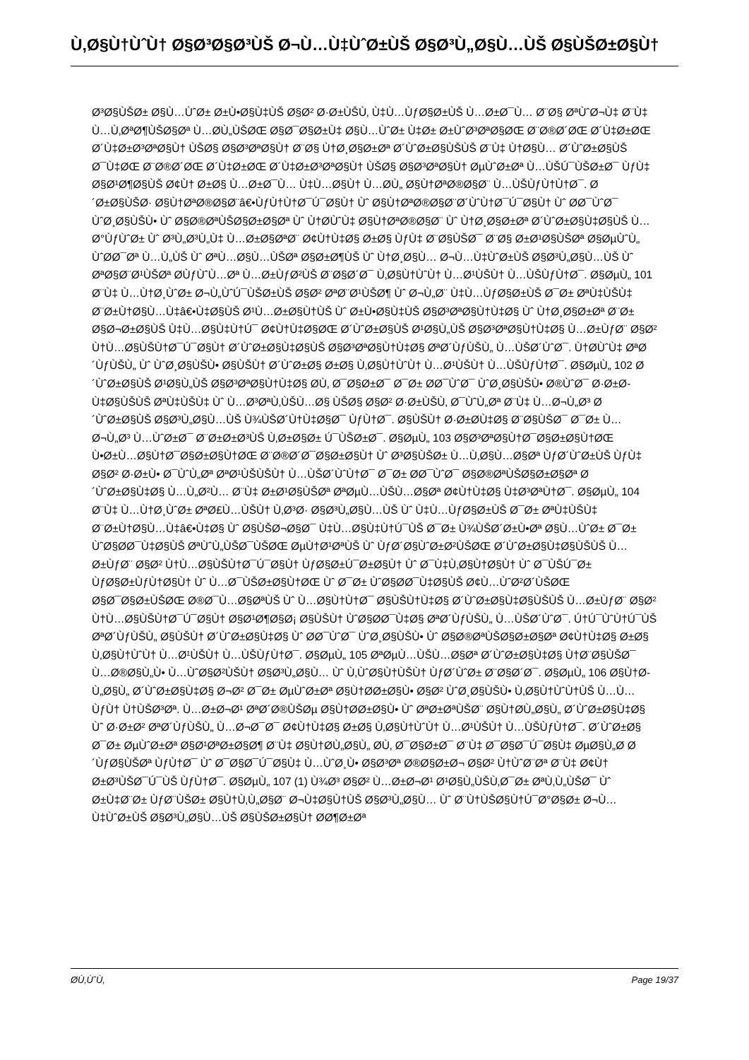Ù‚Ø§Ù†ÙˆÙ† Ø§Ø³Ø§Ø³ÙŠ Ø¬Ù…Ù‡ÙˆØ±ÙŠ Ø§Ø³Ù„Ø§Ù…ÙŠ Ø§ÙŠØ±Ø§Ù†
Ø³Ø§ÙŠØ± Ø§Ù…ÙˆØ± Ø±Ù•Ø§Ù‡ÙŠ Ø§Ø² Ø·Ø±ÙŠÙ‚ Ù‡Ù…ÙƒØ§Ø±ÙŠ Ù…Ø±Ø¯Ù… Ø¨Ø§ ØªÙˆØ¬Ù‡ Ø¨Ù‡ Ù…Ù‚ØªØ¶ÙŠØ§Øª Ù…Ø­Ù„ÙŠØŒ Ø§Ø¯Ø§Ø±Ù‡ Ø§Ù…ÙˆØ± Ù‡Ø± Ø±ÙˆØ³ØªØ§ØŒ Ø¨Ø®Ø´ØŒ Ø´Ù‡Ø±ØŒ Ø´Ù‡Ø±Ø³ØªØ§Ù† ÙŠØ§ Ø§Ø³ØªØ§Ù† Ø¨Ø§ Ù†Ø¸Ø§Ø±Øª Ø´ÙˆØ±Ø§ÙŠÙŠ Ø¨Ù‡ Ù†Ø§Ù… Ø´ÙˆØ±Ø§ÙŠ Ø¯Ù‡ØŒ Ø¨Ø®Ø´ØŒ Ø´Ù‡Ø±ØŒ Ø´Ù‡Ø±Ø³ØªØ§Ù† ÙŠØ§ Ø§Ø³ØªØ§Ù† ØµÙˆØ±Øª Ù…ÙŠÚ¯ÙŠØ±Ø¯ ÙƒÙ‡ Ø§Ø¹Ø¶Ø§ÙŠ Ø¢Ù† Ø±Ø§ Ù…Ø±Ø¯Ù… Ù‡Ù…Ø§Ù† Ù…Ø­Ù„ Ø§Ù†ØªØ®Ø§Ø¨ Ù…ÙŠÙƒÙ†Ù†Ø¯. Ø´Ø±Ø§ÙŠØ· Ø§Ù†ØªØ®Ø§Ø¨â€•ÙƒÙ†Ù†Ø¯Ú¯Ø§Ù† Ùˆ Ø§Ù†ØªØ®Ø§Ø¨Ø´ÙˆÙ†Ø¯Ú¯Ø§Ù† Ùˆ Ø­Ø¯ÙˆØ¯ ÙˆØ¸Ø§ÙŠÙ• Ùˆ Ø§Ø®ØªÙŠØ§Ø±Ø§Øª Ùˆ Ù†Ø­ÙˆÙ‡ Ø§Ù†ØªØ®Ø§Ø¨ Ùˆ Ù†Ø¸Ø§Ø±Øª Ø´ÙˆØ±Ø§Ù‡Ø§ÙŠ Ù…Ø°ÙƒÙˆØ± Ùˆ Ø³Ù„Ø³Ù„Ù‡ Ù…Ø±Ø§ØªØ¨ Ø¢Ù†Ù‡Ø§ Ø±Ø§ ÙƒÙ‡ Ø¨Ø§ÙŠØ¯ Ø¨Ø§ Ø±Ø¹Ø§ÙŠØª Ø§ØµÙˆÙ„ ÙˆØ­Ø¯Øª Ù…Ù„ÙŠ Ùˆ ØªÙ…Ø§Ù…ÙŠØª Ø§Ø±Ø¶ÙŠ Ùˆ Ù†Ø¸Ø§Ù… Ø¬Ù…Ù‡ÙˆØ±ÙŠ Ø§Ø³Ù„Ø§Ù…ÙŠ Ùˆ ØªØ§Ø¨Ø¹ÙŠØª Ø­ÙƒÙˆÙ…Øª Ù…Ø±ÙƒØ²ÙŠ Ø¨Ø§Ø´Ø¯ Ù‚Ø§Ù†ÙˆÙ† Ù…Ø¹ÙŠÙ† Ù…ÙŠÙƒÙ†Ø¯. Ø§ØµÙ„ 101 Ø¨Ù‡ Ù…Ù†Ø¸ÙˆØ± Ø¬Ù„ÙˆÚ¯ÙŠØ±ÙŠ Ø§Ø² ØªØ¨Ø¹ÙŠØ¶ Ùˆ Ø¬Ù„Ø¨ Ù‡Ù…ÙƒØ§Ø±ÙŠ Ø¯Ø± ØªÙ‡ÙŠÙ‡ Ø¨Ø±Ù†Ø§Ù…Ù‡â€•Ù‡Ø§ÙŠ Ø¹Ù…Ø±Ø§Ù†ÙŠ Ùˆ Ø±Ù•Ø§Ù‡ÙŠ Ø§Ø³ØªØ§Ù†Ù‡Ø§ Ùˆ Ù†Ø¸Ø§Ø±Øª Ø¨Ø± Ø§Ø¬Ø±Ø§ÙŠ Ù‡Ù…Ø§Ù‡Ù†Ú¯ Ø¢Ù†Ù‡Ø§ØŒ Ø´ÙˆØ±Ø§ÙŠ Ø¹Ø§Ù„ÙŠ Ø§Ø³ØªØ§Ù†Ù‡Ø§ Ù…Ø±ÙƒØ¨ Ø§Ø² Ù†Ù…Ø§ÙŠÙ†Ø¯Ú¯Ø§Ù† Ø´ÙˆØ±Ø§Ù‡Ø§ÙŠ Ø§Ø³ØªØ§Ù†Ù‡Ø§ ØªØ´ÙƒÙŠÙ„ Ù…ÙŠØ´ÙˆØ¯. Ù†Ø­ÙˆÙ‡ ØªØ´ÙƒÙŠÙ„ Ùˆ ÙˆØ¸Ø§ÙŠÙ• Ø§ÙŠÙ† Ø´ÙˆØ±Ø§ Ø±Ø§ Ù‚Ø§Ù†ÙˆÙ† Ù…Ø¹ÙŠÙ† Ù…ÙŠÙƒÙ†Ø¯. Ø§ØµÙ„ 102 Ø´ÙˆØ±Ø§ÙŠ Ø¹Ø§Ù„ÙŠ Ø§Ø³ØªØ§Ù†Ù‡Ø§ Ø­Ù‚ Ø¯Ø§Ø±Ø¯ Ø¯Ø± Ø­Ø¯ÙˆØ¯ ÙˆØ¸Ø§ÙŠÙ• Ø®ÙˆØ¯ Ø·Ø±Ø­Ù‡Ø§ÙŠÙŠ ØªÙ‡ÙŠÙ‡ Ùˆ Ù…Ø³ØªÙ‚ÙŠÙ…Ø§ ÙŠØ§ Ø§Ø² Ø·Ø±ÙŠÙ‚ Ø¯ÙˆÙ„Øª Ø¨Ù‡ Ù…Ø¬Ù„Ø³ Ø´ÙˆØ±Ø§ÙŠ Ø§Ø³Ù„Ø§Ù…ÙŠ Ù¾ÙŠØ´Ù†Ù‡Ø§Ø¯ ÙƒÙ†Ø¯. Ø§ÙŠÙ† Ø·Ø±Ø­Ù‡Ø§ Ø¨Ø§ÙŠØ¯ Ø¯Ø± Ù…Ø¬Ù„Ø³ Ù…ÙˆØ±Ø¯ Ø¨Ø±Ø±Ø³ÙŠ Ù‚Ø±Ø§Ø± Ú¯ÙŠØ±Ø¯. Ø§ØµÙ„ 103 Ø§Ø³ØªØ§Ù†Ø¯Ø§Ø±Ø§Ù†ØŒ Ù•Ø±Ù…Ø§Ù†Ø¯Ø§Ø±Ø§Ù†ØŒ Ø¨Ø®Ø´Ø¯Ø§Ø±Ø§Ù† Ùˆ Ø³Ø§ÙŠØ± Ù…Ù‚Ø§Ù…Ø§Øª ÙƒØ´ÙˆØ±ÙŠ ÙƒÙ‡ Ø§Ø² Ø·Ø±Ù• Ø¯ÙˆÙ„Øª ØªØ¹ÙŠÙŠÙ† Ù…ÙŠØ´ÙˆÙ†Ø¯ Ø¯Ø± Ø­Ø¯ÙˆØ¯ Ø§Ø®ØªÙŠØ§Ø±Ø§Øª Ø´ÙˆØ±Ø§Ù‡Ø§ Ù…Ù„Ø²Ù… Ø¨Ù‡ Ø±Ø¹Ø§ÙŠØª ØªØµÙ…ÙŠÙ…Ø§Øª Ø¢Ù†Ù‡Ø§ Ù‡Ø³ØªÙ†Ø¯. Ø§ØµÙ„ 104 Ø¨Ù‡ Ù…Ù†Ø¸ÙˆØ± ØªØ£Ù…ÙŠÙ† Ù‚Ø³Ø· Ø§Ø³Ù„Ø§Ù…ÙŠ Ùˆ Ù‡Ù…ÙƒØ§Ø±ÙŠ Ø¯Ø± ØªÙ‡ÙŠÙ‡ Ø¨Ø±Ù†Ø§Ù…Ù‡â€•Ù‡Ø§ Ùˆ Ø§ÙŠØ¬Ø§Ø¯ Ù‡Ù…Ø§Ù‡Ù†Ú¯ÙŠ Ø¯Ø± Ù¾ÙŠØ´Ø±Ù•Øª Ø§Ù…ÙˆØ± Ø¯Ø± ÙˆØ§Ø­Ø¯Ù‡Ø§ÙŠ ØªÙˆÙ„ÙŠØ¯ÙŠØŒ ØµÙ†Ø¹ØªÙŠ Ùˆ ÙƒØ´Ø§ÙˆØ±Ø²ÙŠØŒ Ø´ÙˆØ±Ø§Ù‡Ø§ÙŠÙŠ Ù…Ø±ÙƒØ¨ Ø§Ø² Ù†Ù…Ø§ÙŠÙ†Ø¯Ú¯Ø§Ù† ÙƒØ§Ø±Ú¯Ø±Ø§Ù† Ùˆ Ø¯Ù‡Ù‚Ø§Ù†Ø§Ù† Ùˆ Ø¯ÙŠÚ¯Ø± ÙƒØ§Ø±ÙƒÙ†Ø§Ù† Ùˆ Ù…Ø¯ÙŠØ±Ø§Ù†ØŒ Ùˆ Ø¯Ø± ÙˆØ§Ø­Ø¯Ù‡Ø§ÙŠ Ø¢Ù…ÙˆØ²Ø´ÙŠØŒ Ø§Ø¯Ø§Ø±ÙŠØŒ Ø®Ø¯Ù…Ø§ØªÙŠ Ùˆ Ù…Ø§Ù†Ù†Ø¯ Ø§ÙŠÙ†Ù‡Ø§ Ø´ÙˆØ±Ø§Ù‡Ø§ÙŠÙŠ Ù…Ø±ÙƒØ¨ Ø§Ø² Ù†Ù…Ø§ÙŠÙ†Ø¯Ú¯Ø§Ù† Ø§Ø¹Ø¶Ø§Ø¡ Ø§ÙŠÙ† ÙˆØ§Ø­Ø¯Ù‡Ø§ ØªØ´ÙƒÙŠÙ„ Ù…ÙŠØ´ÙˆØ¯. Ú†Ú¯ÙˆÙ†Ú¯ÙŠ ØªØ´ÙƒÙŠÙ„ Ø§ÙŠÙ† Ø´ÙˆØ±Ø§Ù‡Ø§ Ùˆ Ø­Ø¯ÙˆØ¯ ÙˆØ¸Ø§ÙŠÙ• Ùˆ Ø§Ø®ØªÙŠØ§Ø±Ø§Øª Ø¢Ù†Ù‡Ø§ Ø±Ø§ Ù‚Ø§Ù†ÙˆÙ† Ù…Ø¹ÙŠÙ† Ù…ÙŠÙƒÙ†Ø¯. Ø§ØµÙ„ 105 ØªØµÙ…ÙŠÙ…Ø§Øª Ø´ÙˆØ±Ø§Ù‡Ø§ Ù†Ø¨Ø§ÙŠØ¯ Ù…Ø®Ø§Ù„Ù• Ù…ÙˆØ§Ø²ÙŠÙ† Ø§Ø³Ù„Ø§Ù… Ùˆ Ù‚ÙˆØ§Ù†ÙŠÙ† ÙƒØ´ÙˆØ± Ø¨Ø§Ø´Ø¯. Ø§ØµÙ„ 106 Ø§Ù†Ø­Ù„Ø§Ù„ Ø´ÙˆØ±Ø§Ù‡Ø§ Ø¬Ø² Ø¯Ø± ØµÙˆØ±Øª Ø§Ù†Ø­Ø±Ø§Ù• Ø§Ø² ÙˆØ¸Ø§ÙŠÙ• Ù‚Ø§Ù†ÙˆÙ†ÙŠ Ù…Ù…ÙƒÙ† Ù†ÙŠØ³Øª. Ù…Ø±Ø¬Ø¹ ØªØ´Ø®ÙŠØµ Ø§Ù†Ø­Ø±Ø§Ù• Ùˆ ØªØ±ØªÙŠØ¨ Ø§Ù†Ø­Ù„Ø§Ù„ Ø´ÙˆØ±Ø§Ù‡Ø§ Ùˆ Ø·Ø±Ø² ØªØ´ÙƒÙŠÙ„ Ù…Ø¬Ø¯Ø¯ Ø¢Ù†Ù‡Ø§ Ø±Ø§ Ù‚Ø§Ù†ÙˆÙ† Ù…Ø¹ÙŠÙ† Ù…ÙŠÙƒÙ†Ø¯. Ø´ÙˆØ±Ø§ Ø¯Ø± ØµÙˆØ±Øª Ø§Ø¹ØªØ±Ø§Ø¶ Ø¨Ù‡ Ø§Ù†Ø­Ù„Ø§Ù„ Ø­Ù‚ Ø¯Ø§Ø±Ø¯ Ø¨Ù‡ Ø¯Ø§Ø¯Ú¯Ø§Ù‡ ØµØ§Ù„Ø­ Ø´ÙƒØ§ÙŠØª ÙƒÙ†Ø¯ Ùˆ Ø¯Ø§Ø¯Ú¯Ø§Ù‡ Ù…ÙˆØ¸Ù• Ø§Ø³Øª Ø®Ø§Ø±Ø¬ Ø§Ø² Ù†ÙˆØ¨Øª Ø¨Ù‡ Ø¢Ù† Ø±Ø³ÙŠØ¯Ú¯ÙŠ ÙƒÙ†Ø¯. Ø§ØµÙ„ 107 (1) Ù¾Ø³ Ø§Ø² Ù…Ø±Ø¬Ø¹ Ø¹Ø§Ù„ÙŠÙ‚Ø¯Ø± ØªÙ‚Ù„ÙŠØ¯ Ùˆ Ø±Ù‡Ø¨Ø± ÙƒØ¨ÙŠØ± Ø§Ù†Ù‚Ù„Ø§Ø¨ Ø¬Ù‡Ø§Ù†ÙŠ Ø§Ø³Ù„Ø§Ù… Ùˆ Ø¨Ù†ÙŠØ§Ù†Ú¯Ø°Ø§Ø± Ø¬Ù…Ù‡ÙˆØ±ÙŠ Ø§Ø³Ù„Ø§Ù…ÙŠ Ø§ÙŠØ±Ø§Ù† Ø­Ø¶Ø±Øª
Ø­Ù‚ÙˆÙ‚ Page 19/37